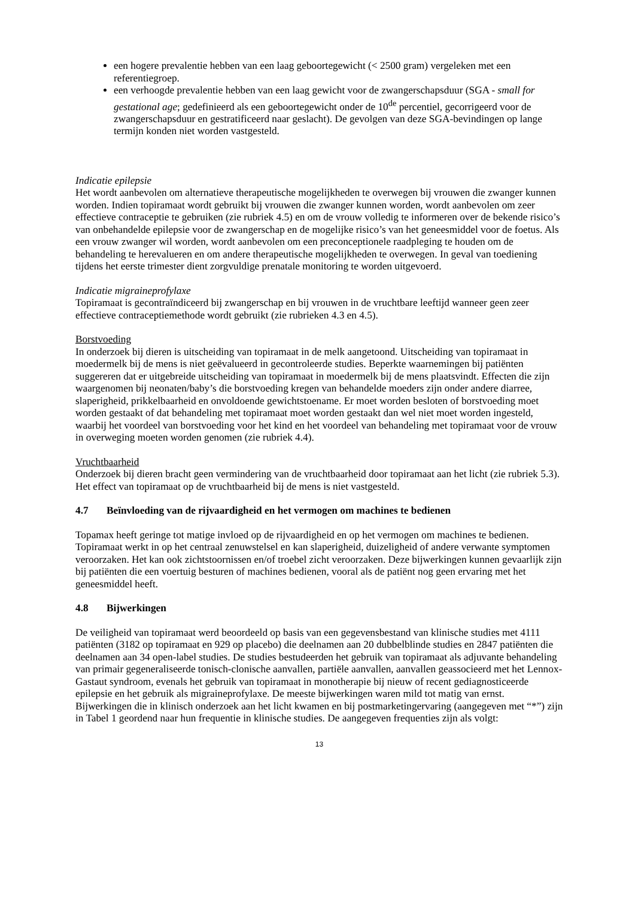een hogere prevalentie hebben van een laag geboortegewicht (< 2500 gram) vergeleken met een referentiegroep.
een verhoogde prevalentie hebben van een laag gewicht voor de zwangerschapsduur (SGA - small for gestational age; gedefinieerd als een geboortegewicht onder de 10<sup>de</sup> percentiel, gecorrigeerd voor de zwangerschapsduur en gestratificeerd naar geslacht). De gevolgen van deze SGA-bevindingen op lange termijn konden niet worden vastgesteld.
Indicatie epilepsie
Het wordt aanbevolen om alternatieve therapeutische mogelijkheden te overwegen bij vrouwen die zwanger kunnen worden. Indien topiramaat wordt gebruikt bij vrouwen die zwanger kunnen worden, wordt aanbevolen om zeer effectieve contraceptie te gebruiken (zie rubriek 4.5) en om de vrouw volledig te informeren over de bekende risico’s van onbehandelde epilepsie voor de zwangerschap en de mogelijke risico’s van het geneesmiddel voor de foetus. Als een vrouw zwanger wil worden, wordt aanbevolen om een preconceptionele raadpleging te houden om de behandeling te herevalueren en om andere therapeutische mogelijkheden te overwegen. In geval van toediening tijdens het eerste trimester dient zorgvuldige prenatale monitoring te worden uitgevoerd.
Indicatie migraineprofylaxe
Topiramaat is gecontraïndiceerd bij zwangerschap en bij vrouwen in de vruchtbare leeftijd wanneer geen zeer effectieve contraceptiemethode wordt gebruikt (zie rubrieken 4.3 en 4.5).
Borstvoeding
In onderzoek bij dieren is uitscheiding van topiramaat in de melk aangetoond. Uitscheiding van topiramaat in moedermelk bij de mens is niet geëvalueerd in gecontroleerde studies. Beperkte waarnemingen bij patiënten suggereren dat er uitgebreide uitscheiding van topiramaat in moedermelk bij de mens plaatsvindt. Effecten die zijn waargenomen bij neonaten/baby’s die borstvoeding kregen van behandelde moeders zijn onder andere diarree, slaperigheid, prikkelbaarheid en onvoldoende gewichtstoename. Er moet worden besloten of borstvoeding moet worden gestaakt of dat behandeling met topiramaat moet worden gestaakt dan wel niet moet worden ingesteld, waarbij het voordeel van borstvoeding voor het kind en het voordeel van behandeling met topiramaat voor de vrouw in overweging moeten worden genomen (zie rubriek 4.4).
Vruchtbaarheid
Onderzoek bij dieren bracht geen vermindering van de vruchtbaarheid door topiramaat aan het licht (zie rubriek 5.3). Het effect van topiramaat op de vruchtbaarheid bij de mens is niet vastgesteld.
4.7 Beïnvloeding van de rijvaardigheid en het vermogen om machines te bedienen
Topamax heeft geringe tot matige invloed op de rijvaardigheid en op het vermogen om machines te bedienen. Topiramaat werkt in op het centraal zenuwstelsel en kan slaperigheid, duizeligheid of andere verwante symptomen veroorzaken. Het kan ook zichtstoornissen en/of troebel zicht veroorzaken. Deze bijwerkingen kunnen gevaarlijk zijn bij patiënten die een voertuig besturen of machines bedienen, vooral als de patiënt nog geen ervaring met het geneesmiddel heeft.
4.8 Bijwerkingen
De veiligheid van topiramaat werd beoordeeld op basis van een gegevensbestand van klinische studies met 4111 patiënten (3182 op topiramaat en 929 op placebo) die deelnamen aan 20 dubbelblinde studies en 2847 patiënten die deelnamen aan 34 open-label studies. De studies bestudeerden het gebruik van topiramaat als adjuvante behandeling van primair gegeneraliseerde tonisch-clonische aanvallen, partiële aanvallen, aanvallen geassocieerd met het Lennox-Gastaut syndroom, evenals het gebruik van topiramaat in monotherapie bij nieuw of recent gediagnosticeerde epilepsie en het gebruik als migraineprofylaxe. De meeste bijwerkingen waren mild tot matig van ernst. Bijwerkingen die in klinisch onderzoek aan het licht kwamen en bij postmarketingervaring (aangegeven met “*”) zijn in Tabel 1 geordend naar hun frequentie in klinische studies. De aangegeven frequenties zijn als volgt:
13